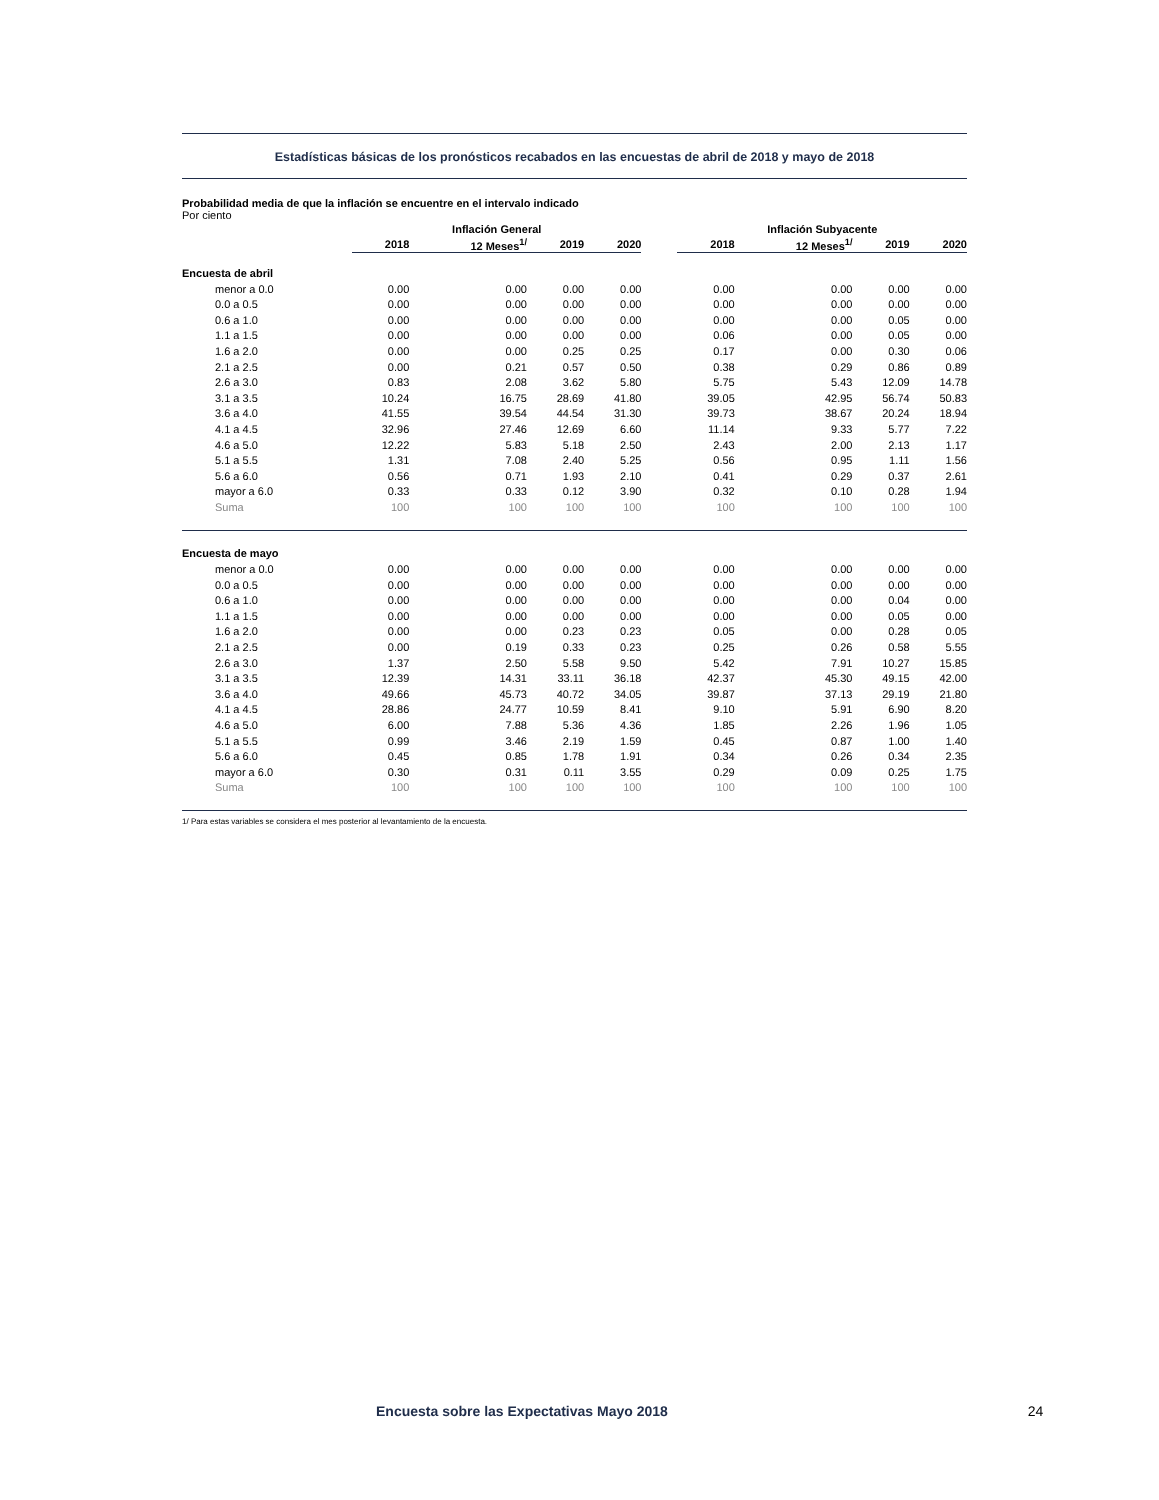Estadísticas básicas de los pronósticos recabados en las encuestas de abril de 2018 y mayo de 2018
Probabilidad media de que la inflación se encuentre en el intervalo indicado
Por ciento
| | Inflación General | | | | | Inflación Subyacente | | | |
| --- | --- | --- | --- | --- | --- | --- | --- | --- | --- |
| | 2018 | 12 Meses<sup>1/</sup> | 2019 | 2020 | | 2018 | 12 Meses<sup>1/</sup> | 2019 | 2020 |
| Encuesta de abril | | | | | | | | | |
| menor a 0.0 | 0.00 | 0.00 | 0.00 | 0.00 | | 0.00 | 0.00 | 0.00 | 0.00 |
| 0.0 a 0.5 | 0.00 | 0.00 | 0.00 | 0.00 | | 0.00 | 0.00 | 0.00 | 0.00 |
| 0.6 a 1.0 | 0.00 | 0.00 | 0.00 | 0.00 | | 0.00 | 0.00 | 0.05 | 0.00 |
| 1.1 a 1.5 | 0.00 | 0.00 | 0.00 | 0.00 | | 0.06 | 0.00 | 0.05 | 0.00 |
| 1.6 a 2.0 | 0.00 | 0.00 | 0.25 | 0.25 | | 0.17 | 0.00 | 0.30 | 0.06 |
| 2.1 a 2.5 | 0.00 | 0.21 | 0.57 | 0.50 | | 0.38 | 0.29 | 0.86 | 0.89 |
| 2.6 a 3.0 | 0.83 | 2.08 | 3.62 | 5.80 | | 5.75 | 5.43 | 12.09 | 14.78 |
| 3.1 a 3.5 | 10.24 | 16.75 | 28.69 | 41.80 | | 39.05 | 42.95 | 56.74 | 50.83 |
| 3.6 a 4.0 | 41.55 | 39.54 | 44.54 | 31.30 | | 39.73 | 38.67 | 20.24 | 18.94 |
| 4.1 a 4.5 | 32.96 | 27.46 | 12.69 | 6.60 | | 11.14 | 9.33 | 5.77 | 7.22 |
| 4.6 a 5.0 | 12.22 | 5.83 | 5.18 | 2.50 | | 2.43 | 2.00 | 2.13 | 1.17 |
| 5.1 a 5.5 | 1.31 | 7.08 | 2.40 | 5.25 | | 0.56 | 0.95 | 1.11 | 1.56 |
| 5.6 a 6.0 | 0.56 | 0.71 | 1.93 | 2.10 | | 0.41 | 0.29 | 0.37 | 2.61 |
| mayor a 6.0 | 0.33 | 0.33 | 0.12 | 3.90 | | 0.32 | 0.10 | 0.28 | 1.94 |
| Suma | 100 | 100 | 100 | 100 | | 100 | 100 | 100 | 100 |
| Encuesta de mayo | | | | | | | | | |
| menor a 0.0 | 0.00 | 0.00 | 0.00 | 0.00 | | 0.00 | 0.00 | 0.00 | 0.00 |
| 0.0 a 0.5 | 0.00 | 0.00 | 0.00 | 0.00 | | 0.00 | 0.00 | 0.00 | 0.00 |
| 0.6 a 1.0 | 0.00 | 0.00 | 0.00 | 0.00 | | 0.00 | 0.00 | 0.04 | 0.00 |
| 1.1 a 1.5 | 0.00 | 0.00 | 0.00 | 0.00 | | 0.00 | 0.00 | 0.05 | 0.00 |
| 1.6 a 2.0 | 0.00 | 0.00 | 0.23 | 0.23 | | 0.05 | 0.00 | 0.28 | 0.05 |
| 2.1 a 2.5 | 0.00 | 0.19 | 0.33 | 0.23 | | 0.25 | 0.26 | 0.58 | 5.55 |
| 2.6 a 3.0 | 1.37 | 2.50 | 5.58 | 9.50 | | 5.42 | 7.91 | 10.27 | 15.85 |
| 3.1 a 3.5 | 12.39 | 14.31 | 33.11 | 36.18 | | 42.37 | 45.30 | 49.15 | 42.00 |
| 3.6 a 4.0 | 49.66 | 45.73 | 40.72 | 34.05 | | 39.87 | 37.13 | 29.19 | 21.80 |
| 4.1 a 4.5 | 28.86 | 24.77 | 10.59 | 8.41 | | 9.10 | 5.91 | 6.90 | 8.20 |
| 4.6 a 5.0 | 6.00 | 7.88 | 5.36 | 4.36 | | 1.85 | 2.26 | 1.96 | 1.05 |
| 5.1 a 5.5 | 0.99 | 3.46 | 2.19 | 1.59 | | 0.45 | 0.87 | 1.00 | 1.40 |
| 5.6 a 6.0 | 0.45 | 0.85 | 1.78 | 1.91 | | 0.34 | 0.26 | 0.34 | 2.35 |
| mayor a 6.0 | 0.30 | 0.31 | 0.11 | 3.55 | | 0.29 | 0.09 | 0.25 | 1.75 |
| Suma | 100 | 100 | 100 | 100 | | 100 | 100 | 100 | 100 |
1/ Para estas variables se considera el mes posterior al levantamiento de la encuesta.
Encuesta sobre las Expectativas Mayo 2018 24